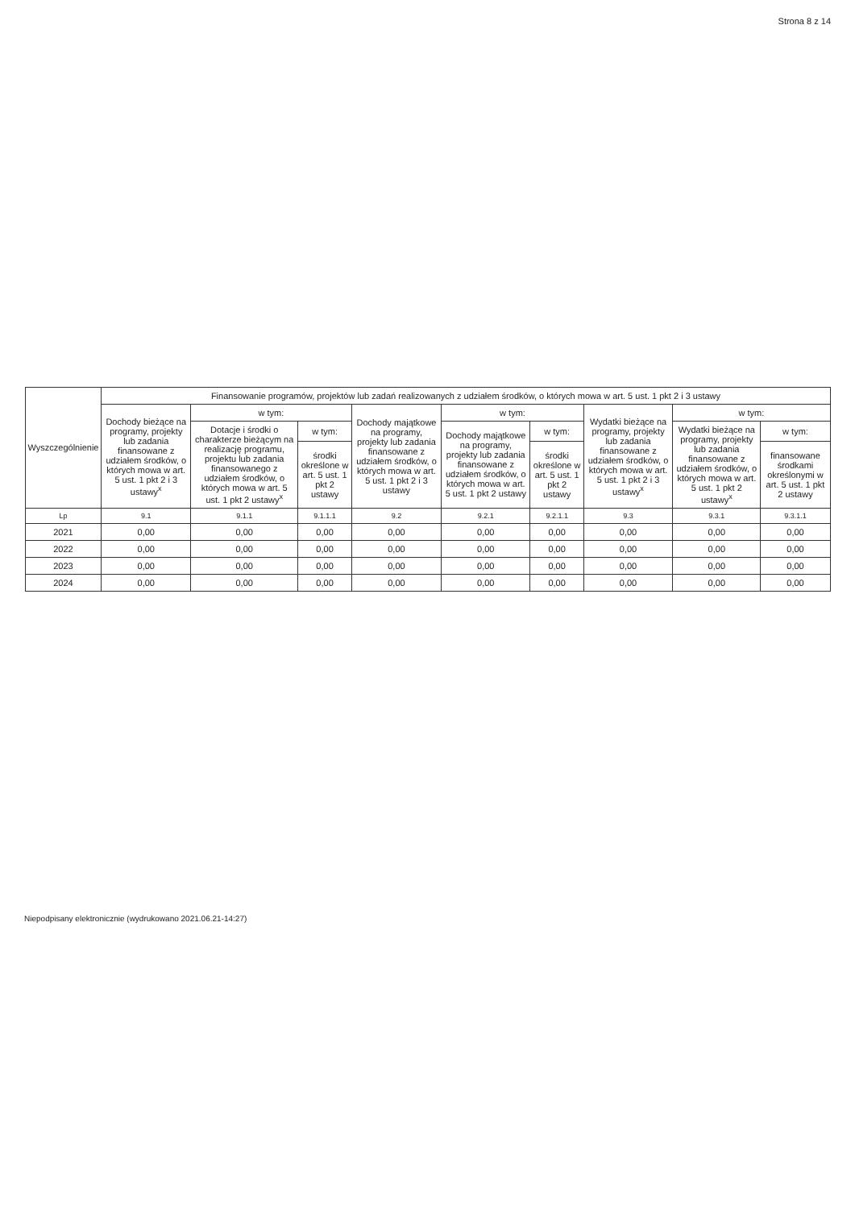Strona 8 z 14
| Wyszczególnienie | Finansowanie programów, projektów lub zadań realizowanych z udziałem środków, o których mowa w art. 5 ust. 1 pkt 2 i 3 ustawy | | | | | | | | |
| --- | --- | --- | --- | --- | --- | --- | --- | --- | --- |
| | Dochody bieżące na programy, projekty lub zadania finansowane z udziałem środków, o których mowa w art. 5 ust. 1 pkt 2 i 3 ustawy<sup>x</sup> | w tym: | | Dochody majątkowe na programy, projekty lub zadania finansowane z udziałem środków, o których mowa w art. 5 ust. 1 pkt 2 i 3 ustawy | w tym: | | Wydatki bieżące na programy, projekty lub zadania finansowane z udziałem środków, o których mowa w art. 5 ust. 1 pkt 2 i 3 ustawy<sup>x</sup> | w tym: | |
| | | Dotacje i środki o charakterze bieżącym na realizację programu, projektu lub zadania finansowanego z udziałem środków, o których mowa w art. 5 ust. 1 pkt 2 ustawy<sup>x</sup> | w tym: | | Dochody majątkowe na programy, projekty lub zadania finansowane z udziałem środków, o których mowa w art. 5 ust. 1 pkt 2 ustawy | w tym: | | Wydatki bieżące na programy, projekty lub zadania finansowane z udziałem środków, o których mowa w art. 5 ust. 1 pkt 2 ustawy<sup>x</sup> | w tym: |
| | | | środki określone w art. 5 ust. 1 pkt 2 ustawy | | | środki określone w art. 5 ust. 1 pkt 2 ustawy | | | finansowane środkami określonymi w art. 5 ust. 1 pkt 2 ustawy |
| Lp | 9.1 | 9.1.1 | 9.1.1.1 | 9.2 | 9.2.1 | 9.2.1.1 | 9.3 | 9.3.1 | 9.3.1.1 |
| 2021 | 0,00 | 0,00 | 0,00 | 0,00 | 0,00 | 0,00 | 0,00 | 0,00 | 0,00 |
| 2022 | 0,00 | 0,00 | 0,00 | 0,00 | 0,00 | 0,00 | 0,00 | 0,00 | 0,00 |
| 2023 | 0,00 | 0,00 | 0,00 | 0,00 | 0,00 | 0,00 | 0,00 | 0,00 | 0,00 |
| 2024 | 0,00 | 0,00 | 0,00 | 0,00 | 0,00 | 0,00 | 0,00 | 0,00 | 0,00 |
Niepodpisany elektronicznie (wydrukowano 2021.06.21-14:27)